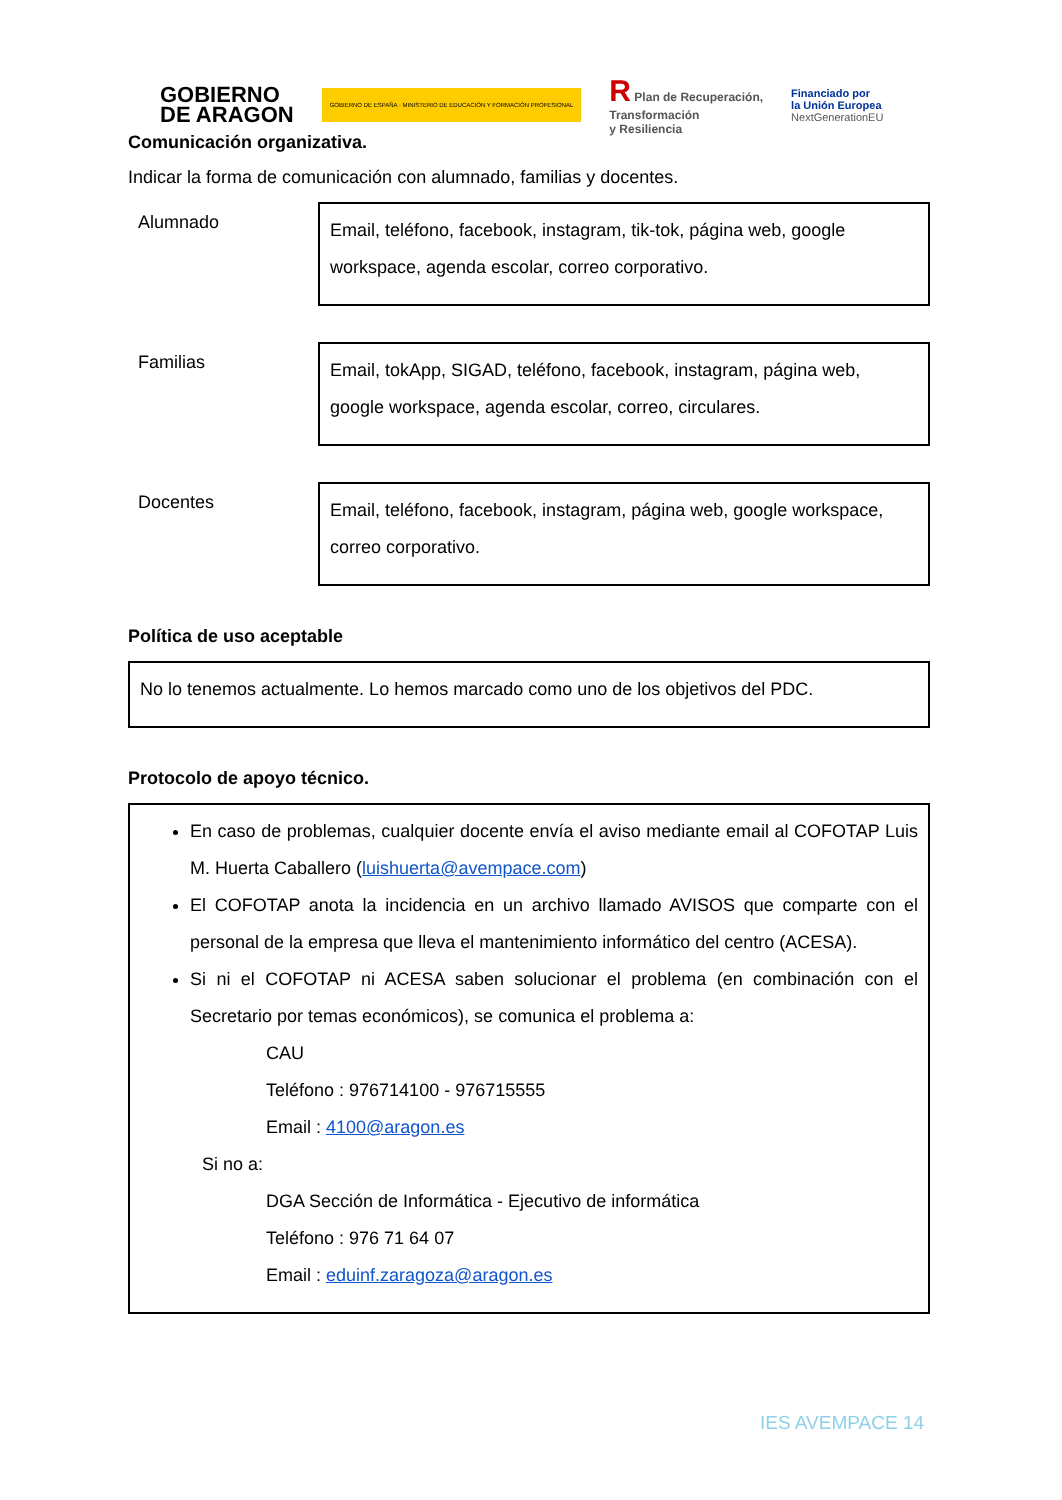GOBIERNO
DE ARAGON
GOBIERNO DE ESPAÑA · MINISTERIO DE EDUCACIÓN Y FORMACIÓN PROFESIONAL
R Plan de Recuperación,
Transformación
y Resiliencia
Financiado por
la Unión Europea
NextGenerationEU
Comunicación organizativa.
Indicar la forma de comunicación con alumnado, familias y docentes.
Alumnado
Email, teléfono, facebook, instagram, tik-tok, página web, google workspace, agenda escolar, correo corporativo.
Familias
Email, tokApp, SIGAD, teléfono, facebook, instagram, página web, google workspace, agenda escolar, correo, circulares.
Docentes
Email, teléfono, facebook, instagram, página web, google workspace, correo corporativo.
Política de uso aceptable
No lo tenemos actualmente. Lo hemos marcado como uno de los objetivos del PDC.
Protocolo de apoyo técnico.
En caso de problemas, cualquier docente envía el aviso mediante email al COFOTAP Luis M. Huerta Caballero (luishuerta@avempace.com)
El COFOTAP anota la incidencia en un archivo llamado AVISOS que comparte con el personal de la empresa que lleva el mantenimiento informático del centro (ACESA).
Si ni el COFOTAP ni ACESA saben solucionar el problema (en combinación con el Secretario por temas económicos), se comunica el problema a:
CAU
Teléfono : 976714100 - 976715555
Email : 4100@aragon.es
Si no a:
DGA Sección de Informática - Ejecutivo de informática
Teléfono : 976 71 64 07
Email : eduinf.zaragoza@aragon.es
IES AVEMPACE 14